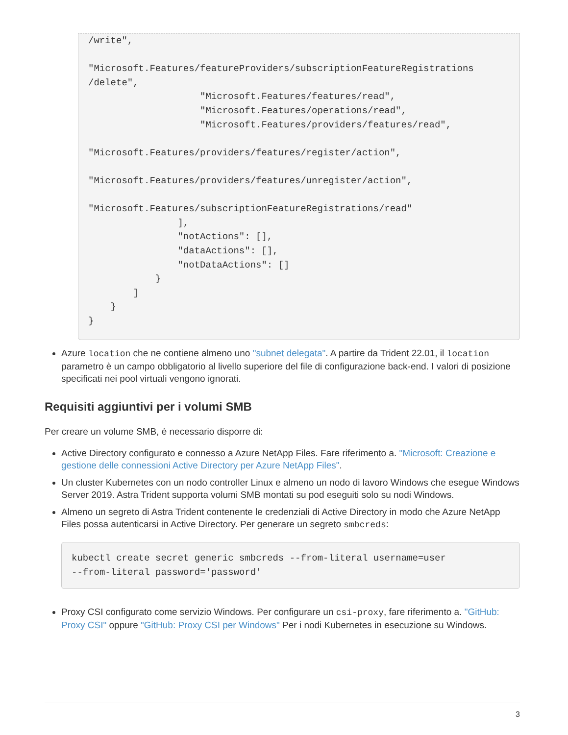/write",

"Microsoft.Features/featureProviders/subscriptionFeatureRegistrations
/delete",
                    "Microsoft.Features/features/read",
                    "Microsoft.Features/operations/read",
                    "Microsoft.Features/providers/features/read",

"Microsoft.Features/providers/features/register/action",

"Microsoft.Features/providers/features/unregister/action",

"Microsoft.Features/subscriptionFeatureRegistrations/read"
                ],
                "notActions": [],
                "dataActions": [],
                "notDataActions": []
            }
        ]
    }
}
Azure location che ne contiene almeno uno "subnet delegata". A partire da Trident 22.01, il location parametro è un campo obbligatorio al livello superiore del file di configurazione back-end. I valori di posizione specificati nei pool virtuali vengono ignorati.
Requisiti aggiuntivi per i volumi SMB
Per creare un volume SMB, è necessario disporre di:
Active Directory configurato e connesso a Azure NetApp Files. Fare riferimento a. "Microsoft: Creazione e gestione delle connessioni Active Directory per Azure NetApp Files".
Un cluster Kubernetes con un nodo controller Linux e almeno un nodo di lavoro Windows che esegue Windows Server 2019. Astra Trident supporta volumi SMB montati su pod eseguiti solo su nodi Windows.
Almeno un segreto di Astra Trident contenente le credenziali di Active Directory in modo che Azure NetApp Files possa autenticarsi in Active Directory. Per generare un segreto smbcreds:
kubectl create secret generic smbcreds --from-literal username=user
--from-literal password='password'
Proxy CSI configurato come servizio Windows. Per configurare un csi-proxy, fare riferimento a. "GitHub: Proxy CSI" oppure "GitHub: Proxy CSI per Windows" Per i nodi Kubernetes in esecuzione su Windows.
3